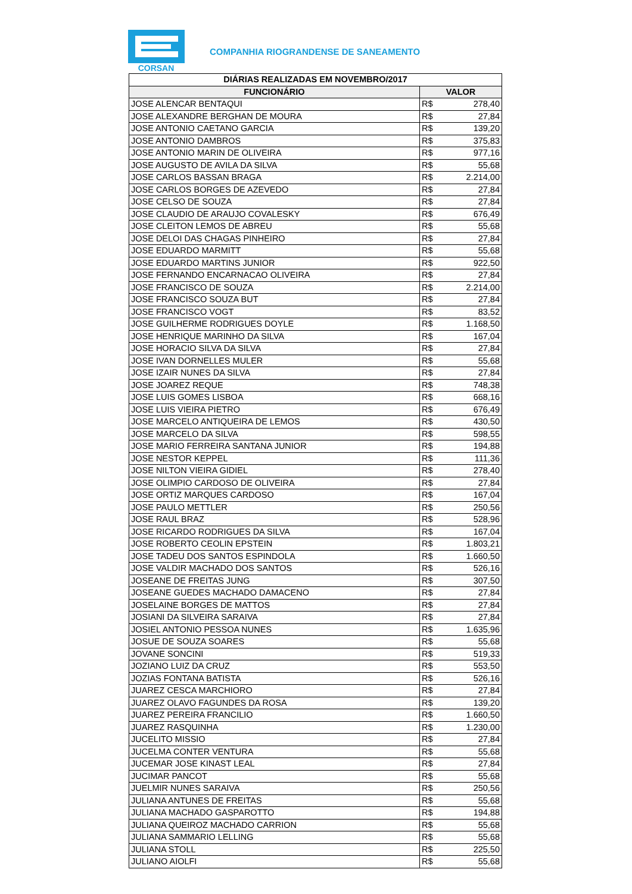CORSAN
COMPANHIA RIOGRANDENSE DE SANEAMENTO
| DIÁRIAS REALIZADAS EM NOVEMBRO/2017 | | |
| --- | --- | --- |
| FUNCIONÁRIO | VALOR | |
| JOSE ALENCAR BENTAQUI | R$ | 278,40 |
| JOSE ALEXANDRE BERGHAN DE MOURA | R$ | 27,84 |
| JOSE ANTONIO CAETANO GARCIA | R$ | 139,20 |
| JOSE ANTONIO DAMBROS | R$ | 375,83 |
| JOSE ANTONIO MARIN DE OLIVEIRA | R$ | 977,16 |
| JOSE AUGUSTO DE AVILA DA SILVA | R$ | 55,68 |
| JOSE CARLOS BASSAN BRAGA | R$ | 2.214,00 |
| JOSE CARLOS BORGES DE AZEVEDO | R$ | 27,84 |
| JOSE CELSO DE SOUZA | R$ | 27,84 |
| JOSE CLAUDIO DE ARAUJO COVALESKY | R$ | 676,49 |
| JOSE CLEITON LEMOS DE ABREU | R$ | 55,68 |
| JOSE DELOI DAS CHAGAS PINHEIRO | R$ | 27,84 |
| JOSE EDUARDO MARMITT | R$ | 55,68 |
| JOSE EDUARDO MARTINS JUNIOR | R$ | 922,50 |
| JOSE FERNANDO ENCARNACAO OLIVEIRA | R$ | 27,84 |
| JOSE FRANCISCO DE SOUZA | R$ | 2.214,00 |
| JOSE FRANCISCO SOUZA BUT | R$ | 27,84 |
| JOSE FRANCISCO VOGT | R$ | 83,52 |
| JOSE GUILHERME RODRIGUES DOYLE | R$ | 1.168,50 |
| JOSE HENRIQUE MARINHO DA SILVA | R$ | 167,04 |
| JOSE HORACIO SILVA DA SILVA | R$ | 27,84 |
| JOSE IVAN DORNELLES MULER | R$ | 55,68 |
| JOSE IZAIR NUNES DA SILVA | R$ | 27,84 |
| JOSE JOAREZ REQUE | R$ | 748,38 |
| JOSE LUIS GOMES LISBOA | R$ | 668,16 |
| JOSE LUIS VIEIRA PIETRO | R$ | 676,49 |
| JOSE MARCELO ANTIQUEIRA DE LEMOS | R$ | 430,50 |
| JOSE MARCELO DA SILVA | R$ | 598,55 |
| JOSE MARIO FERREIRA SANTANA JUNIOR | R$ | 194,88 |
| JOSE NESTOR KEPPEL | R$ | 111,36 |
| JOSE NILTON VIEIRA GIDIEL | R$ | 278,40 |
| JOSE OLIMPIO CARDOSO DE OLIVEIRA | R$ | 27,84 |
| JOSE ORTIZ MARQUES CARDOSO | R$ | 167,04 |
| JOSE PAULO METTLER | R$ | 250,56 |
| JOSE RAUL BRAZ | R$ | 528,96 |
| JOSE RICARDO RODRIGUES DA SILVA | R$ | 167,04 |
| JOSE ROBERTO CEOLIN EPSTEIN | R$ | 1.803,21 |
| JOSE TADEU DOS SANTOS ESPINDOLA | R$ | 1.660,50 |
| JOSE VALDIR MACHADO DOS SANTOS | R$ | 526,16 |
| JOSEANE DE FREITAS JUNG | R$ | 307,50 |
| JOSEANE GUEDES MACHADO DAMACENO | R$ | 27,84 |
| JOSELAINE BORGES DE MATTOS | R$ | 27,84 |
| JOSIANI DA SILVEIRA SARAIVA | R$ | 27,84 |
| JOSIEL ANTONIO PESSOA NUNES | R$ | 1.635,96 |
| JOSUE DE SOUZA SOARES | R$ | 55,68 |
| JOVANE SONCINI | R$ | 519,33 |
| JOZIANO LUIZ DA CRUZ | R$ | 553,50 |
| JOZIAS FONTANA BATISTA | R$ | 526,16 |
| JUAREZ CESCA MARCHIORO | R$ | 27,84 |
| JUAREZ OLAVO FAGUNDES DA ROSA | R$ | 139,20 |
| JUAREZ PEREIRA FRANCILIO | R$ | 1.660,50 |
| JUAREZ RASQUINHA | R$ | 1.230,00 |
| JUCELITO MISSIO | R$ | 27,84 |
| JUCELMA CONTER VENTURA | R$ | 55,68 |
| JUCEMAR JOSE KINAST LEAL | R$ | 27,84 |
| JUCIMAR PANCOT | R$ | 55,68 |
| JUELMIR NUNES SARAIVA | R$ | 250,56 |
| JULIANA ANTUNES DE FREITAS | R$ | 55,68 |
| JULIANA MACHADO GASPAROTTO | R$ | 194,88 |
| JULIANA QUEIROZ MACHADO CARRION | R$ | 55,68 |
| JULIANA SAMMARIO LELLING | R$ | 55,68 |
| JULIANA STOLL | R$ | 225,50 |
| JULIANO AIOLFI | R$ | 55,68 |